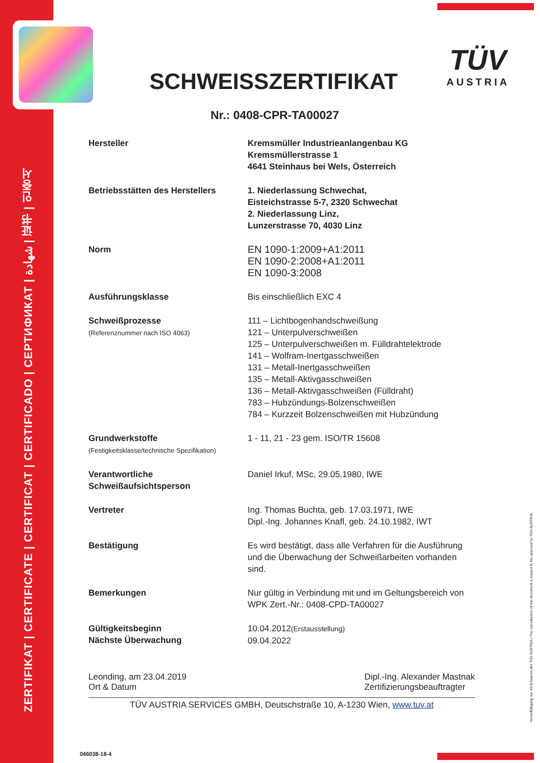ZERTIFIKAT | CERTIFICATE | CERTIFICAT | CERTIFICADO | СЕРТИФИКАТ | شهادة | 证书 | 인증서
TÜV
AUSTRIA
SCHWEISSZERTIFIKAT
Nr.: 0408-CPR-TA00027
Hersteller Kremsmüller Industrieanlangenbau KG
Kremsmüllerstrasse 1
4641 Steinhaus bei Wels, Österreich
Betriebsstätten des Herstellers
1. Niederlassung Schwechat,
Eisteichstrasse 5-7, 2320 Schwechat
2. Niederlassung Linz,
Lunzerstrasse 70, 4030 Linz
Norm
EN 1090-1:2009+A1:2011
EN 1090-2:2008+A1:2011
EN 1090-3:2008
Ausführungsklasse Bis einschließlich EXC 4
Schweißprozesse
(Referenznummer nach ISO 4063)
111 – Lichtbogenhandschweißung
121 – Unterpulverschweißen
125 – Unterpulverschweißen m. Fülldrahtelektrode
141 – Wolfram-Inertgasschweißen
131 – Metall-Inertgasschweißen
135 – Metall-Aktivgasschweißen
136 – Metall-Aktivgasschweißen (Fülldraht)
783 – Hubzündungs-Bolzenschweißen
784 – Kurzzeit Bolzenschweißen mit Hubzündung
Grundwerkstoffe
(Festigkeitsklasse/technische Spezifikation)
1 - 11, 21 - 23 gem. ISO/TR 15608
Verantwortliche
Schweißaufsichtsperson
Daniel Irkuf, MSc, 29.05.1980, IWE
Vertreter Ing. Thomas Buchta, geb. 17.03.1971, IWE
Dipl.-Ing. Johannes Knafl, geb. 24.10.1982, IWT
Bestätigung Es wird bestätigt, dass alle Verfahren für die Ausführung und die Überwachung der Schweißarbeiten vorhanden sind.
Bemerkungen Nur gültig in Verbindung mit und im Geltungsbereich von WPK Zert.-Nr.: 0408-CPD-TA00027
Gültigkeitsbeginn
Nächste Überwachung
10.04.2012(Erstausstellung)
09.04.2022
Leonding, am 23.04.2019
Ort & Datum
Dipl.-Ing. Alexander Mastnak
Zertifizierungsbeauftragter
TÜV AUSTRIA SERVICES GMBH, Deutschstraße 10, A-1230 Wien, www.tuv.at
Vervielfältigung nur mit Erlaubnis des TÜV AUSTRIA | The reproduction of this document is subject to the approval by TÜV AUSTRIA
046038-18-4